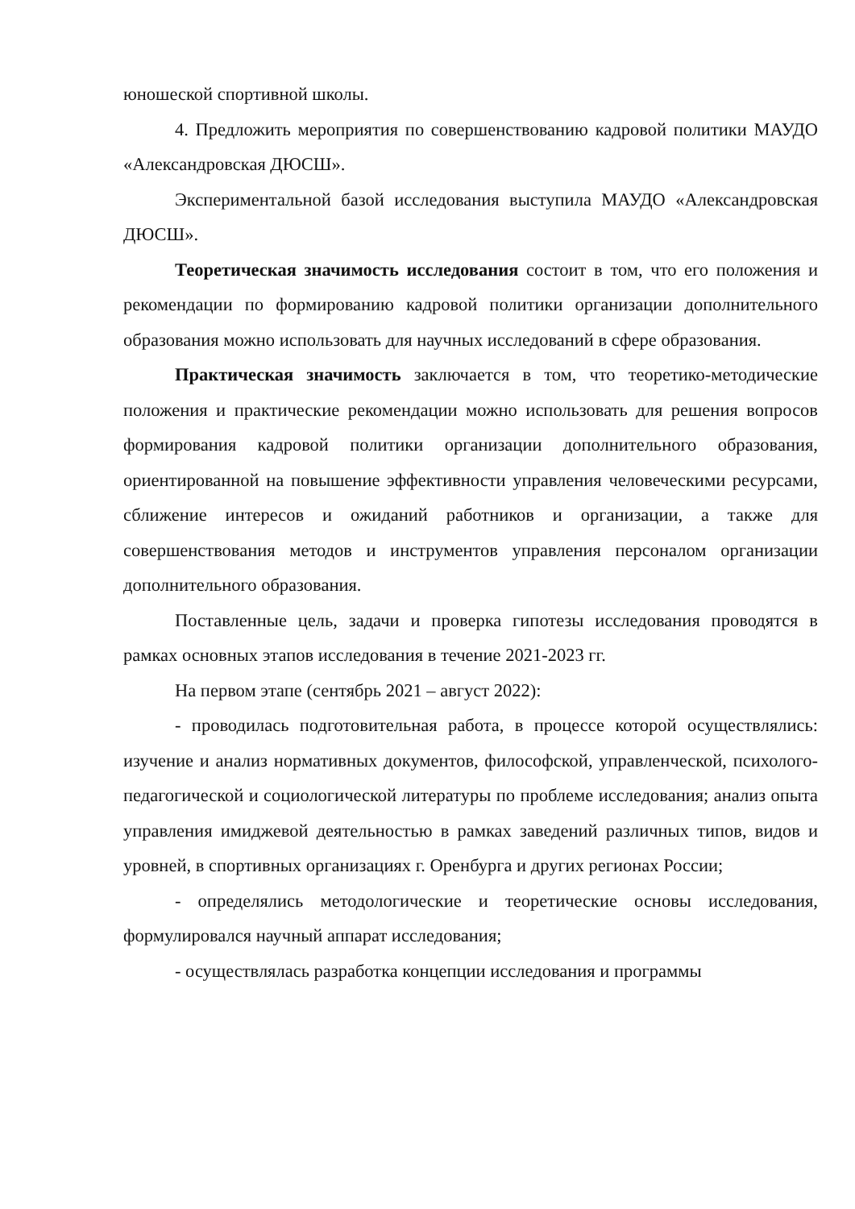юношеской спортивной школы.
4. Предложить мероприятия по совершенствованию кадровой политики МАУДО «Александровская ДЮСШ».
Экспериментальной базой исследования выступила МАУДО «Александровская ДЮСШ».
Теоретическая значимость исследования состоит в том, что его положения и рекомендации по формированию кадровой политики организации дополнительного образования можно использовать для научных исследований в сфере образования.
Практическая значимость заключается в том, что теоретико-методические положения и практические рекомендации можно использовать для решения вопросов формирования кадровой политики организации дополнительного образования, ориентированной на повышение эффективности управления человеческими ресурсами, сближение интересов и ожиданий работников и организации, а также для совершенствования методов и инструментов управления персоналом организации дополнительного образования.
Поставленные цель, задачи и проверка гипотезы исследования проводятся в рамках основных этапов исследования в течение 2021-2023 гг.
На первом этапе (сентябрь 2021 – август 2022):
- проводилась подготовительная работа, в процессе которой осуществлялись: изучение и анализ нормативных документов, философской, управленческой, психолого-педагогической и социологической литературы по проблеме исследования; анализ опыта управления имиджевой деятельностью в рамках заведений различных типов, видов и уровней, в спортивных организациях г. Оренбурга и других регионах России;
- определялись методологические и теоретические основы исследования, формулировался научный аппарат исследования;
- осуществлялась разработка концепции исследования и программы